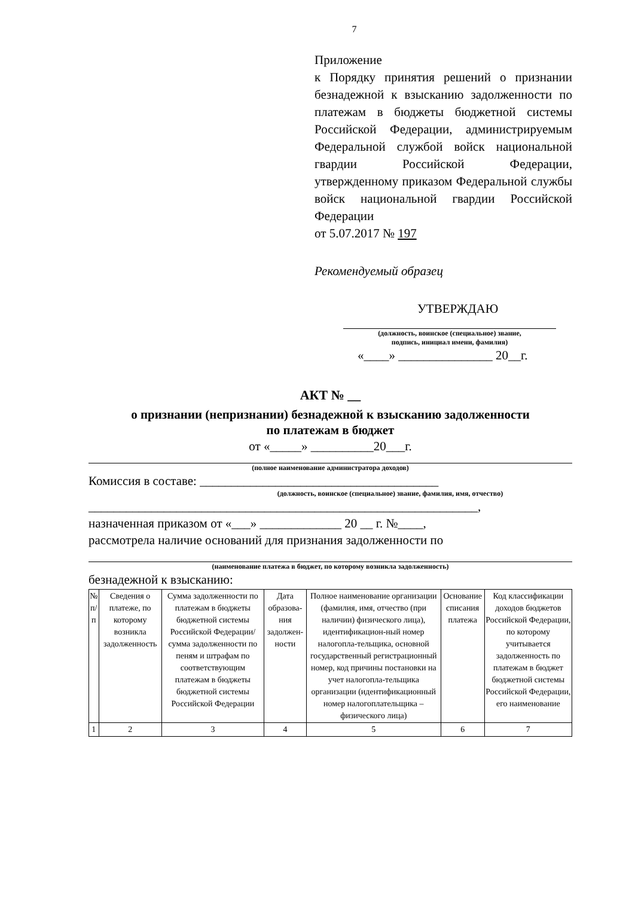7
Приложение
к Порядку принятия решений о признании безнадежной к взысканию задолженности по платежам в бюджеты бюджетной системы Российской Федерации, администрируемым Федеральной службой войск национальной гвардии Российской Федерации, утвержденному приказом Федеральной службы войск национальной гвардии Российской Федерации
от 5.07.2017 № 197
Рекомендуемый образец
УТВЕРЖДАЮ
(должность, воинское (специальное) звание,
подпись, инициал имени, фамилия)
«____» _______________ 20__г.
АКТ № __
о признании (непризнании) безнадежной к взысканию задолженности
по платежам в бюджет
от «_____» __________20___г.
(полное наименование администратора доходов)
Комиссия в составе: ______________________________________
(должность, воинское (специальное) звание, фамилия, имя, отчество)
______________________________________________________________,
назначенная приказом от «___» _____________ 20 __ г. №____,
рассмотрела наличие оснований для признания задолженности по
(наименование платежа в бюджет, по которому возникла задолженность)
безнадежной к взысканию:
| № п/п | Сведения о платеже, по которому возникла задолженность | Сумма задолженности по платежам в бюджеты бюджетной системы Российской Федерации/сумма задолженности по пеням и штрафам по соответствующим платежам в бюджеты бюджетной системы Российской Федерации | Дата образова-ния задолжен-ности | Полное наименование организации (фамилия, имя, отчество (при наличии) физического лица), идентификацион-ный номер налогопла-тельщика, основной государственный регистрационный номер, код причины постановки на учет налогопла-тельщика организации (идентификационный номер налогоплательщика – физического лица) | Основание списания платежа | Код классификации доходов бюджетов Российской Федерации, по которому учитывается задолженность по платежам в бюджет бюджетной системы Российской Федерации, его наименование |
| --- | --- | --- | --- | --- | --- | --- |
| 1 | 2 | 3 | 4 | 5 | 6 | 7 |